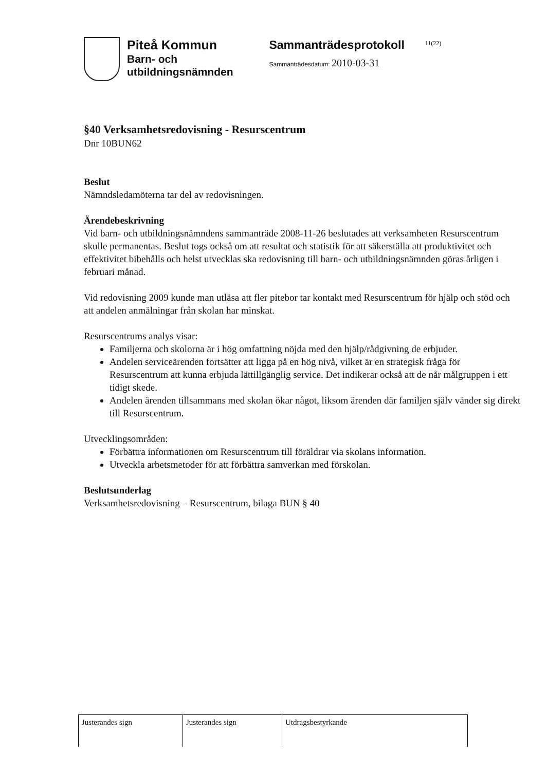Piteå Kommun
Barn- och
utbildningsnämnden
Sammanträdesprotokoll
Sammanträdesdatum: 2010-03-31
11(22)
§40 Verksamhetsredovisning - Resurscentrum
Dnr 10BUN62
Beslut
Nämndsledamöterna tar del av redovisningen.
Ärendebeskrivning
Vid barn- och utbildningsnämndens sammanträde 2008-11-26 beslutades att verksamheten Resurscentrum skulle permanentas. Beslut togs också om att resultat och statistik för att säkerställa att produktivitet och effektivitet bibehålls och helst utvecklas ska redovisning till barn- och utbildningsnämnden göras årligen i februari månad.
Vid redovisning 2009 kunde man utläsa att fler pitebor tar kontakt med Resurscentrum för hjälp och stöd och att andelen anmälningar från skolan har minskat.
Resurscentrums analys visar:
Familjerna och skolorna är i hög omfattning nöjda med den hjälp/rådgivning de erbjuder.
Andelen serviceärenden fortsätter att ligga på en hög nivå, vilket är en strategisk fråga för Resurscentrum att kunna erbjuda lättillgänglig service. Det indikerar också att de når målgruppen i ett tidigt skede.
Andelen ärenden tillsammans med skolan ökar något, liksom ärenden där familjen själv vänder sig direkt till Resurscentrum.
Utvecklingsområden:
Förbättra informationen om Resurscentrum till föräldrar via skolans information.
Utveckla arbetsmetoder för att förbättra samverkan med förskolan.
Beslutsunderlag
Verksamhetsredovisning – Resurscentrum, bilaga BUN § 40
| Justerandes sign | Justerandes sign | Utdragsbestyrkande |